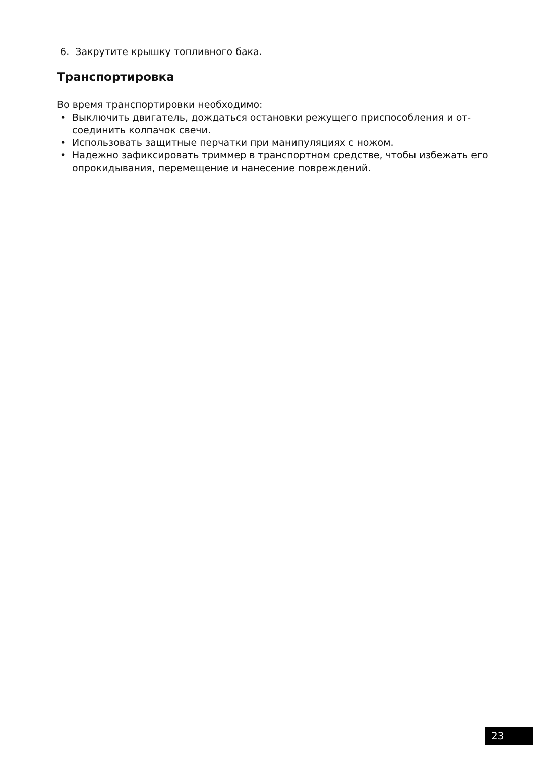6. Закрутите крышку топливного бака.
Транспортировка
Во время транспортировки необходимо:
• Выключить двигатель, дождаться остановки режущего приспособления и от-соединить колпачок свечи.
• Использовать защитные перчатки при манипуляциях с ножом.
• Надежно зафиксировать триммер в транспортном средстве, чтобы избежать его опрокидывания, перемещение и нанесение повреждений.
23